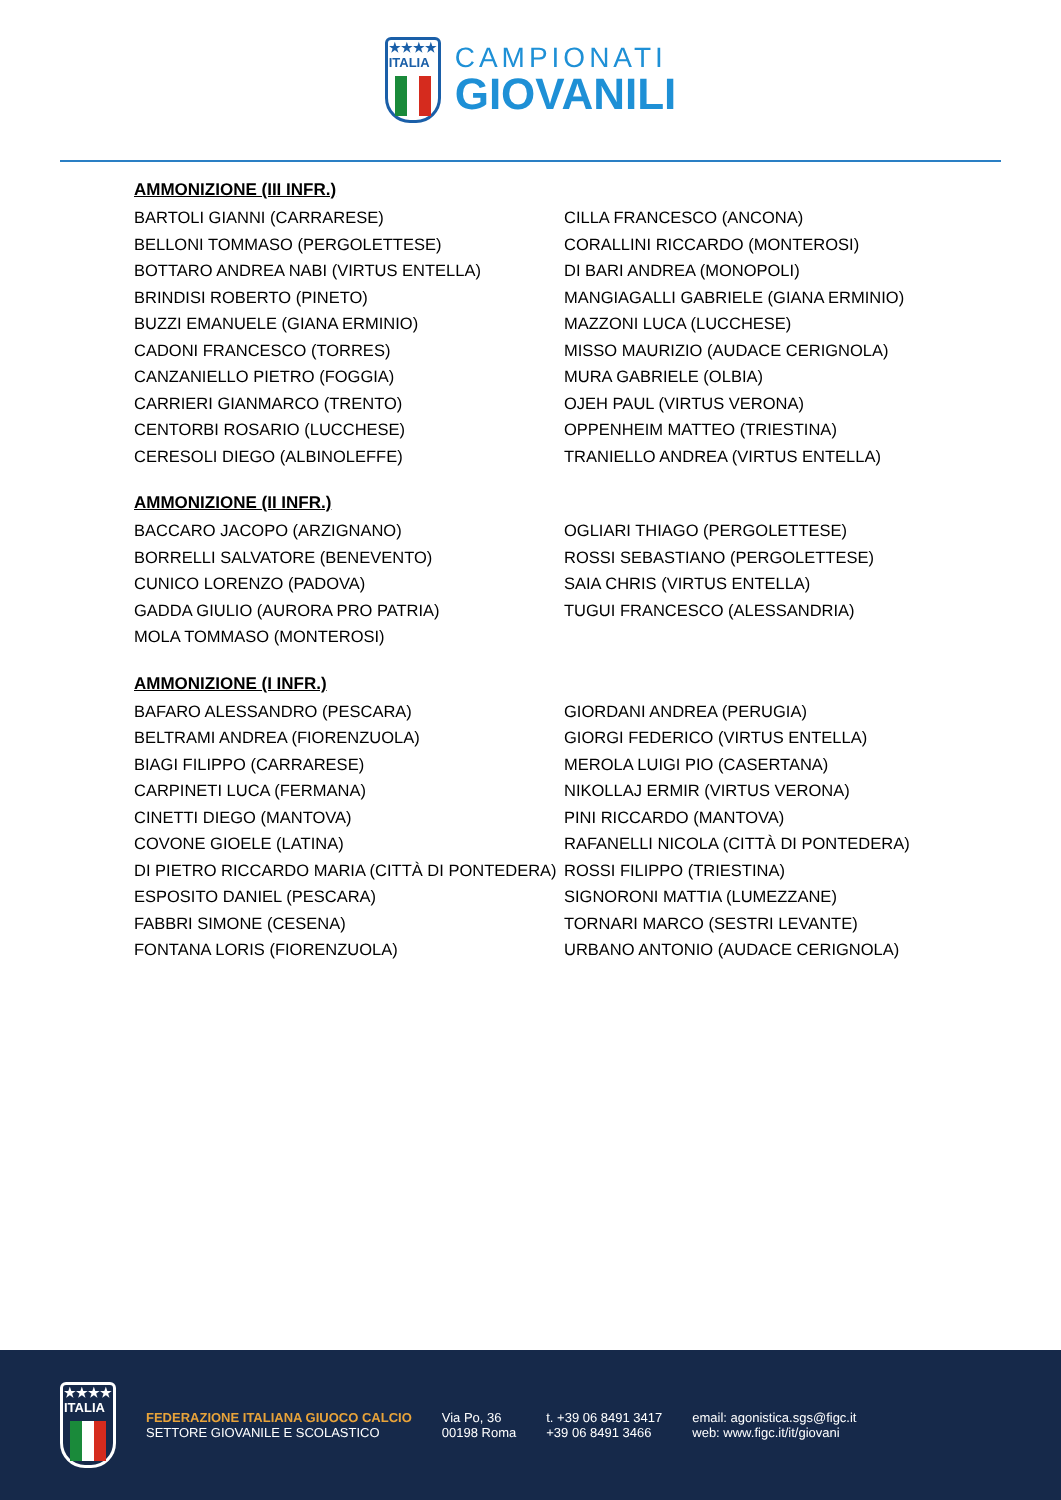★★★★
ITALIA
CAMPIONATI
GIOVANILI
AMMONIZIONE (III INFR.)
BARTOLI GIANNI (CARRARESE)
BELLONI TOMMASO (PERGOLETTESE)
BOTTARO ANDREA NABI (VIRTUS ENTELLA)
BRINDISI ROBERTO (PINETO)
BUZZI EMANUELE (GIANA ERMINIO)
CADONI FRANCESCO (TORRES)
CANZANIELLO PIETRO (FOGGIA)
CARRIERI GIANMARCO (TRENTO)
CENTORBI ROSARIO (LUCCHESE)
CERESOLI DIEGO (ALBINOLEFFE)
CILLA FRANCESCO (ANCONA)
CORALLINI RICCARDO (MONTEROSI)
DI BARI ANDREA (MONOPOLI)
MANGIAGALLI GABRIELE (GIANA ERMINIO)
MAZZONI LUCA (LUCCHESE)
MISSO MAURIZIO (AUDACE CERIGNOLA)
MURA GABRIELE (OLBIA)
OJEH PAUL (VIRTUS VERONA)
OPPENHEIM MATTEO (TRIESTINA)
TRANIELLO ANDREA (VIRTUS ENTELLA)
AMMONIZIONE (II INFR.)
BACCARO JACOPO (ARZIGNANO)
BORRELLI SALVATORE (BENEVENTO)
CUNICO LORENZO (PADOVA)
GADDA GIULIO (AURORA PRO PATRIA)
MOLA TOMMASO (MONTEROSI)
OGLIARI THIAGO (PERGOLETTESE)
ROSSI SEBASTIANO (PERGOLETTESE)
SAIA CHRIS (VIRTUS ENTELLA)
TUGUI FRANCESCO (ALESSANDRIA)
AMMONIZIONE (I INFR.)
BAFARO ALESSANDRO (PESCARA)
BELTRAMI ANDREA (FIORENZUOLA)
BIAGI FILIPPO (CARRARESE)
CARPINETI LUCA (FERMANA)
CINETTI DIEGO (MANTOVA)
COVONE GIOELE (LATINA)
DI PIETRO RICCARDO MARIA (CITTÀ DI PONTEDERA)
ESPOSITO DANIEL (PESCARA)
FABBRI SIMONE (CESENA)
FONTANA LORIS (FIORENZUOLA)
GIORDANI ANDREA (PERUGIA)
GIORGI FEDERICO (VIRTUS ENTELLA)
MEROLA LUIGI PIO (CASERTANA)
NIKOLLAJ ERMIR (VIRTUS VERONA)
PINI RICCARDO (MANTOVA)
RAFANELLI NICOLA (CITTÀ DI PONTEDERA)
ROSSI FILIPPO (TRIESTINA)
SIGNORONI MATTIA (LUMEZZANE)
TORNARI MARCO (SESTRI LEVANTE)
URBANO ANTONIO (AUDACE CERIGNOLA)
★★★★
ITALIA
FEDERAZIONE ITALIANA GIUOCO CALCIO
SETTORE GIOVANILE E SCOLASTICO
Via Po, 36
00198 Roma
t. +39 06 8491 3417
+39 06 8491 3466
email: agonistica.sgs@figc.it
web: www.figc.it/it/giovani